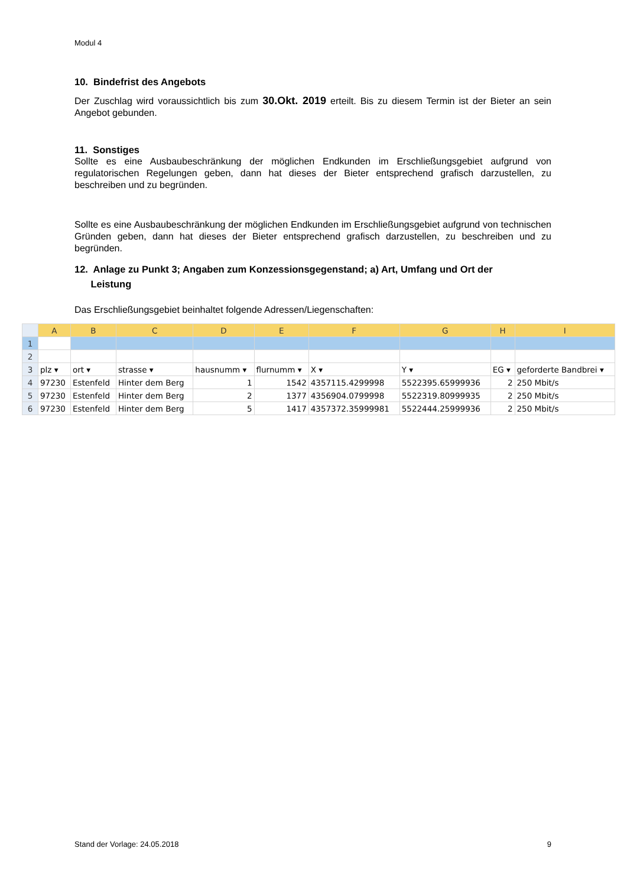Modul 4
10. Bindefrist des Angebots
Der Zuschlag wird voraussichtlich bis zum 30.Okt. 2019 erteilt. Bis zu diesem Termin ist der Bieter an sein Angebot gebunden.
11. Sonstiges
Sollte es eine Ausbaubeschränkung der möglichen Endkunden im Erschließungsgebiet aufgrund von regulatorischen Regelungen geben, dann hat dieses der Bieter entsprechend grafisch darzustellen, zu beschreiben und zu begründen.
Sollte es eine Ausbaubeschränkung der möglichen Endkunden im Erschließungsgebiet aufgrund von technischen Gründen geben, dann hat dieses der Bieter entsprechend grafisch darzustellen, zu beschreiben und zu begründen.
12. Anlage zu Punkt 3; Angaben zum Konzessionsgegenstand; a) Art, Umfang und Ort der
Leistung
Das Erschließungsgebiet beinhaltet folgende Adressen/Liegenschaften:
| | A | B | C | D | E | F | G | H | I |
| --- | --- | --- | --- | --- | --- | --- | --- | --- | --- |
| 1 | | | | | | | | | |
| 2 | | | | | | | | | |
| 3 | plz ▾ | ort ▾ | strasse ▾ | hausnumm ▾ | flurnumm ▾ | X ▾ | Y ▾ | EG ▾ | geforderte Bandbrei ▾ |
| 4 | 97230 | Estenfeld | Hinter dem Berg | 1 | 1542 | 4357115.4299998 | 5522395.65999936 | 2 | 250 Mbit/s |
| 5 | 97230 | Estenfeld | Hinter dem Berg | 2 | 1377 | 4356904.0799998 | 5522319.80999935 | 2 | 250 Mbit/s |
| 6 | 97230 | Estenfeld | Hinter dem Berg | 5 | 1417 | 4357372.35999981 | 5522444.25999936 | 2 | 250 Mbit/s |
Stand der Vorlage: 24.05.2018 9